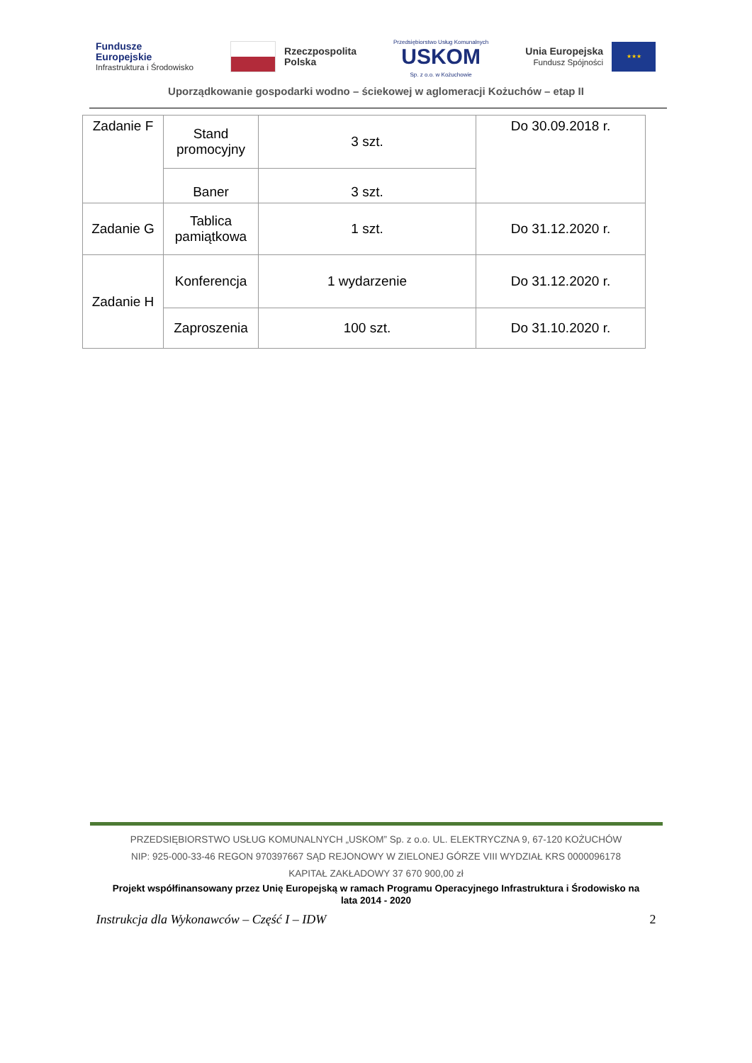Fundusze
Europejskie
Infrastruktura i Środowisko
Rzeczpospolita
Polska
Przedsiębiorstwo Usług Komunalnych
USKOM
Sp. z o.o. w Kożuchowie
Unia Europejska
Fundusz Spójności ★★★
Uporządkowanie gospodarki wodno – ściekowej w aglomeracji Kożuchów – etap II
| Zadanie F | Stand promocyjny | 3 szt. | Do 30.09.2018 r. |
| | Baner | 3 szt. | |
| Zadanie G | Tablica pamiątkowa | 1 szt. | Do 31.12.2020 r. |
| Zadanie H | Konferencja | 1 wydarzenie | Do 31.12.2020 r. |
| | Zaproszenia | 100 szt. | Do 31.10.2020 r. |
PRZEDSIĘBIORSTWO USŁUG KOMUNALNYCH „USKOM” Sp. z o.o. UL. ELEKTRYCZNA 9, 67-120 KOŻUCHÓW
NIP: 925-000-33-46 REGON 970397667 SĄD REJONOWY W ZIELONEJ GÓRZE VIII WYDZIAŁ KRS 0000096178
KAPITAŁ ZAKŁADOWY 37 670 900,00 zł
Projekt współfinansowany przez Unię Europejską w ramach Programu Operacyjnego Infrastruktura i Środowisko na
lata 2014 - 2020
Instrukcja dla Wykonawców – Część I – IDW 2